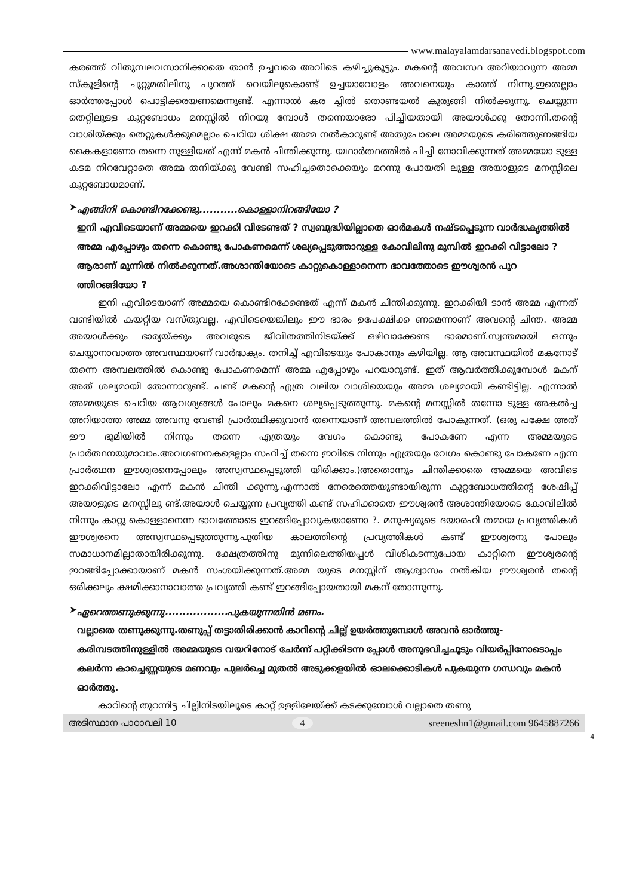www.malayalamdarsanavedi.blogspot.com
കരഞ്ഞ് വിതുമ്പലവസാനിക്കാതെ താൻ ഉച്ചവരെ അവിടെ കഴിച്ചുകൂട്ടും. മകന്റെ അവസ്ഥ അറിയാവുന്ന അമ്മ സ്കൂളിന്റെ ചുറ്റുമതിലിനു പുറത്ത് വെയിലുകൊണ്ട് ഉച്ചയാവോളം അവനെയും കാത്ത് നിന്നു.ഇതെല്ലാം ഓർത്തപ്പോൾ പൊട്ടിക്കരയണമെന്നുണ്ട്. എന്നാൽ കര ച്ചിൽ തൊണ്ടയൽ കുരുങ്ങി നിൽക്കുന്നു. ചെയ്യുന്ന തെറ്റിലുള്ള കുറ്റബോധം മനസ്സിൽ നിറയു മ്പോൾ തന്നെയാരോ പിച്ചിയതായി അയാൾക്കു തോന്നി.തന്റെ വാശിയ്ക്കും തെറ്റുകൾക്കുമെല്ലാം ചെറിയ ശിക്ഷ അമ്മ നൽകാറുണ്ട് അതുപോലെ അമ്മയുടെ കരിഞ്ഞുണങ്ങിയ കൈകളാണോ തന്നെ നുള്ളിയത് എന്ന് മകൻ ചിന്തിക്കുന്നു. യഥാർത്ഥത്തിൽ പിച്ചി നോവിക്കുന്നത് അമ്മയോ ടുള്ള കടമ നിറവേറ്റാതെ അമ്മ തനിയ്ക്കു വേണ്ടി സഹിച്ചതൊക്കെയും മറന്നു പോയതി ലുള്ള അയാളുടെ മനസ്സിലെ കുറ്റബോധമാണ്.
➤
എങ്ങിനി കൊണ്ടിറക്കേണ്ടു...........കൊള്ളാനിറങ്ങിയോ ?
ഇനി എവിടെയാണ് അമ്മയെ ഇറക്കി വിടേണ്ടത് ? സ്വബുദ്ധിയില്ലാതെ ഓർമകൾ നഷ്ടപ്പെടുന്ന വാർദ്ധകൃത്തിൽ അമ്മ എപ്പോഴും തന്നെ കൊണ്ടു പോകണമെന്ന് ശല്യപ്പെടുത്താറുള്ള കോവിലിനു മുമ്പിൽ ഇറക്കി വിട്ടാലോ ? ആരാണ് മുന്നിൽ നിൽക്കുന്നത്.അശാന്തിയോടെ കാറ്റുകൊള്ളാനെന്ന ഭാവത്തോടെ ഈശ്വരൻ പുറ ത്തിറങ്ങിയോ ?
ഇനി എവിടെയാണ് അമ്മയെ കൊണ്ടിറക്കേണ്ടത് എന്ന് മകൻ ചിന്തിക്കുന്നു. ഇറക്കിയി ടാൻ അമ്മ എന്നത് വണ്ടിയിൽ കയറ്റിയ വസ്തുവല്ല. എവിടെയെങ്കിലും ഈ ഭാരം ഉപേക്ഷിക്ക ണമെന്നാണ് അവന്റെ ചിന്ത. അമ്മ അയാൾക്കും ഭാര്യയ്ക്കും അവരുടെ ജീവിതത്തിനിടയ്ക്ക് ഒഴിവാക്കേണ്ട ഭാരമാണ്.സ്വന്തമായി ഒന്നും ചെയ്യാനാവാത്ത അവസ്ഥയാണ് വാർദ്ധക്യം. തനിച്ച് എവിടെയും പോകാനും കഴിയില്ല. ആ അവസ്ഥയിൽ മകനോട് തന്നെ അമ്പലത്തിൽ കൊണ്ടു പോകണമെന്ന് അമ്മ എപ്പോഴും പറയാറുണ്ട്. ഇത് ആവർത്തിക്കുമ്പോൾ മകന് അത് ശല്യമായി തോന്നാറുണ്ട്. പണ്ട് മകന്റെ എത്ര വലിയ വാശിയെയും അമ്മ ശല്യമായി കണ്ടിട്ടില്ല. എന്നാൽ അമ്മയുടെ ചെറിയ ആവശ്യങ്ങൾ പോലും മകനെ ശല്യപ്പെടുത്തുന്നു. മകന്റെ മനസ്സിൽ തന്നോ ടുള്ള അകൽച്ച അറിയാത്ത അമ്മ അവനു വേണ്ടി പ്രാർത്ഥിക്കുവാൻ തന്നെയാണ് അമ്പലത്തിൽ പോകുന്നത്. (ഒരു പക്ഷേ അത് ഈ ഭൂമിയിൽ നിന്നും തന്നെ എത്രയും വേഗം കൊണ്ടു പോകണേ എന്ന അമ്മയുടെ പ്രാർത്ഥനയുമാവാം.അവഗണനകളെല്ലാം സഹിച്ച് തന്നെ ഇവിടെ നിന്നും എത്രയും വേഗം കൊണ്ടു പോകണേ എന്ന പ്രാർത്ഥന ഈശ്വരനെപ്പോലും അസ്വസ്ഥപ്പെടുത്തി യിരിക്കാം.)അതൊന്നും ചിന്തിക്കാതെ അമ്മയെ അവിടെ ഇറക്കിവിട്ടാലോ എന്ന് മകൻ ചിന്തി ക്കുന്നു.എന്നാൽ നേരെത്തെയുണ്ടായിരുന്ന കുറ്റബോധത്തിന്റെ ശേഷിപ്പ് അയാളുടെ മനസ്സിലു ണ്ട്.അയാൾ ചെയ്യുന്ന പ്രവൃത്തി കണ്ട് സഹിക്കാതെ ഈശ്വരൻ അശാന്തിയോടെ കോവിലിൽ നിന്നും കാറ്റു കൊള്ളാനെന്ന ഭാവത്തോടെ ഇറങ്ങിപ്പോവുകയാണോ ?. മനുഷ്യരുടെ ദയാരഹി തമായ പ്രവൃത്തികൾ ഈശ്വരനെ അസ്വസ്ഥപ്പെടുത്തുന്നു.പുതിയ കാലത്തിന്റെ പ്രവൃത്തികൾ കണ്ട് ഈശ്വരനു പോലും സമാധാനമില്ലാതായിരിക്കുന്നു. ക്ഷേത്രത്തിനു മുന്നിലെത്തിയപ്പൾ വീശികടന്നുപോയ കാറ്റിനെ ഈശ്വരന്റെ ഇറങ്ങിപ്പോക്കായാണ് മകൻ സംശയിക്കുന്നത്.അമ്മ യുടെ മനസ്സിന് ആശ്വാസം നൽകിയ ഈശ്വരൻ തന്റെ ഒരിക്കലും ക്ഷമിക്കാനാവാത്ത പ്രവൃത്തി കണ്ട് ഇറങ്ങിപ്പോയതായി മകന് തോന്നുന്നു.
➤
ഏറെത്തണുക്കുന്നു..................പുകയുന്നതിൻ മണം.
വല്ലാതെ തണുക്കുന്നു.തണുപ്പ് തട്ടാതിരിക്കാൻ കാറിന്റെ ചില്ല് ഉയർത്തുമ്പോൾ അവൻ ഓർത്തു-കരിമ്പടത്തിനുള്ളിൽ അമ്മയുടെ വയറിനോട് ചേർന്ന് പറ്റിക്കിടന്ന പ്പോൾ അനുഭവിച്ചചൂടും വിയർപ്പിനോടൊപ്പം കലർന്ന കാച്ചെണ്ണയുടെ മണവും പുലർച്ചെ മുതൽ അടുക്കളയിൽ ഓലക്കൊടികൾ പുകയുന്ന ഗന്ധവും മകൻ ഓർത്തു.
കാറിന്റെ തുറന്നിട്ട ചില്ലിനിടയിലൂടെ കാറ്റ് ഉള്ളിലേയ്ക്ക് കടക്കുമ്പോൾ വല്ലാതെ തണു
അടിസ്ഥാന പാഠാവലി 10 4 sreeneshn1@gmail.com 9645887266
4